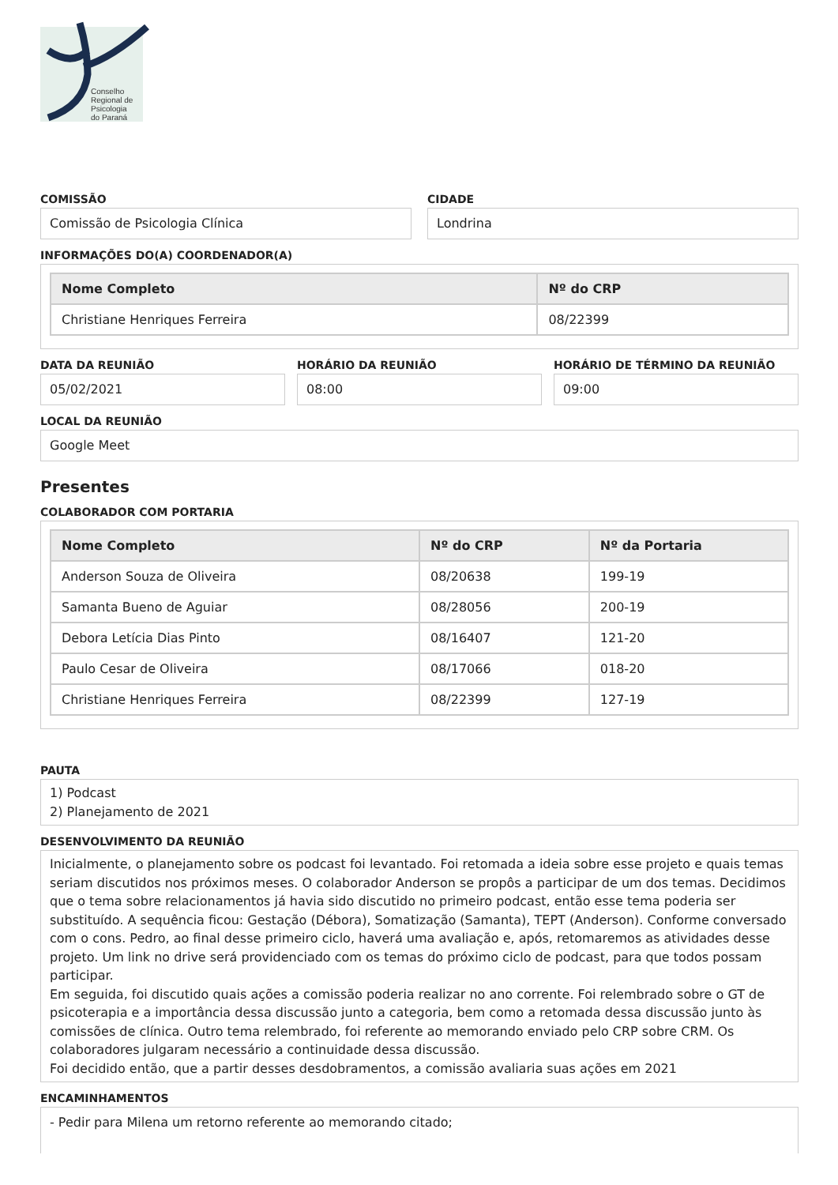Conselho
Regional de
Psicologia
do Paraná
COMISSÃO
Comissão de Psicologia Clínica
CIDADE
Londrina
INFORMAÇÕES DO(A) COORDENADOR(A)
| Nome Completo | Nº do CRP |
| --- | --- |
| Christiane Henriques Ferreira | 08/22399 |
DATA DA REUNIÃO
05/02/2021
HORÁRIO DA REUNIÃO
08:00
HORÁRIO DE TÉRMINO DA REUNIÃO
09:00
LOCAL DA REUNIÃO
Google Meet
Presentes
COLABORADOR COM PORTARIA
| Nome Completo | Nº do CRP | Nº da Portaria |
| --- | --- | --- |
| Anderson Souza de Oliveira | 08/20638 | 199-19 |
| Samanta Bueno de Aguiar | 08/28056 | 200-19 |
| Debora Letícia Dias Pinto | 08/16407 | 121-20 |
| Paulo Cesar de Oliveira | 08/17066 | 018-20 |
| Christiane Henriques Ferreira | 08/22399 | 127-19 |
PAUTA
1) Podcast
2) Planejamento de 2021
DESENVOLVIMENTO DA REUNIÃO
Inicialmente, o planejamento sobre os podcast foi levantado. Foi retomada a ideia sobre esse projeto e quais temas seriam discutidos nos próximos meses. O colaborador Anderson se propôs a participar de um dos temas. Decidimos que o tema sobre relacionamentos já havia sido discutido no primeiro podcast, então esse tema poderia ser substituído. A sequência ficou: Gestação (Débora), Somatização (Samanta), TEPT (Anderson). Conforme conversado com o cons. Pedro, ao final desse primeiro ciclo, haverá uma avaliação e, após, retomaremos as atividades desse projeto. Um link no drive será providenciado com os temas do próximo ciclo de podcast, para que todos possam participar.
Em seguida, foi discutido quais ações a comissão poderia realizar no ano corrente. Foi relembrado sobre o GT de psicoterapia e a importância dessa discussão junto a categoria, bem como a retomada dessa discussão junto às comissões de clínica. Outro tema relembrado, foi referente ao memorando enviado pelo CRP sobre CRM. Os colaboradores julgaram necessário a continuidade dessa discussão.
Foi decidido então, que a partir desses desdobramentos, a comissão avaliaria suas ações em 2021
ENCAMINHAMENTOS
- Pedir para Milena um retorno referente ao memorando citado;